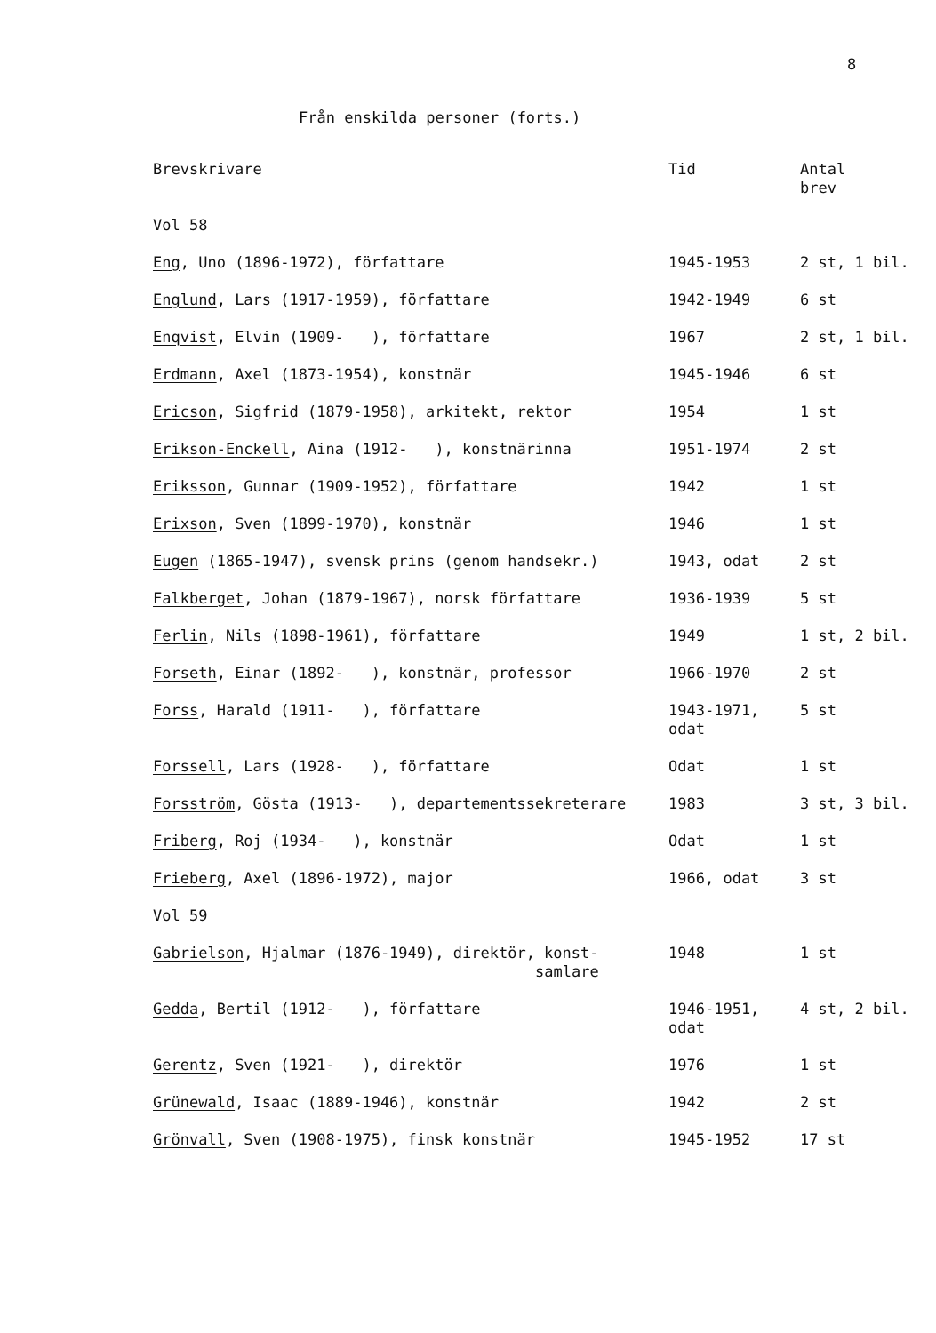8
Från enskilda personer (forts.)
| Brevskrivare | Tid | Antal brev |
| --- | --- | --- |
| Vol 58 | | |
| Eng , Uno (1896-1972), författare | 1945-1953 | 2 st, 1 bil. |
| Englund , Lars (1917-1959), författare | 1942-1949 | 6 st |
| Enqvist , Elvin (1909- ), författare | 1967 | 2 st, 1 bil. |
| Erdmann , Axel (1873-1954), konstnär | 1945-1946 | 6 st |
| Ericson , Sigfrid (1879-1958), arkitekt, rektor | 1954 | 1 st |
| Erikson-Enckell , Aina (1912- ), konstnärinna | 1951-1974 | 2 st |
| Eriksson , Gunnar (1909-1952), författare | 1942 | 1 st |
| Erixson , Sven (1899-1970), konstnär | 1946 | 1 st |
| Eugen (1865-1947), svensk prins (genom handsekr.) | 1943, odat | 2 st |
| Falkberget , Johan (1879-1967), norsk författare | 1936-1939 | 5 st |
| Ferlin , Nils (1898-1961), författare | 1949 | 1 st, 2 bil. |
| Forseth , Einar (1892- ), konstnär, professor | 1966-1970 | 2 st |
| Forss , Harald (1911- ), författare | 1943-1971, odat | 5 st |
| Forssell , Lars (1928- ), författare | Odat | 1 st |
| Forsström , Gösta (1913- ), departementssekreterare | 1983 | 3 st, 3 bil. |
| Friberg , Roj (1934- ), konstnär | Odat | 1 st |
| Frieberg , Axel (1896-1972), major | 1966, odat | 3 st |
| Vol 59 | | |
| Gabrielson , Hjalmar (1876-1949), direktör, konst- samlare | 1948 | 1 st |
| Gedda , Bertil (1912- ), författare | 1946-1951, odat | 4 st, 2 bil. |
| Gerentz , Sven (1921- ), direktör | 1976 | 1 st |
| Grünewald , Isaac (1889-1946), konstnär | 1942 | 2 st |
| Grönvall , Sven (1908-1975), finsk konstnär | 1945-1952 | 17 st |